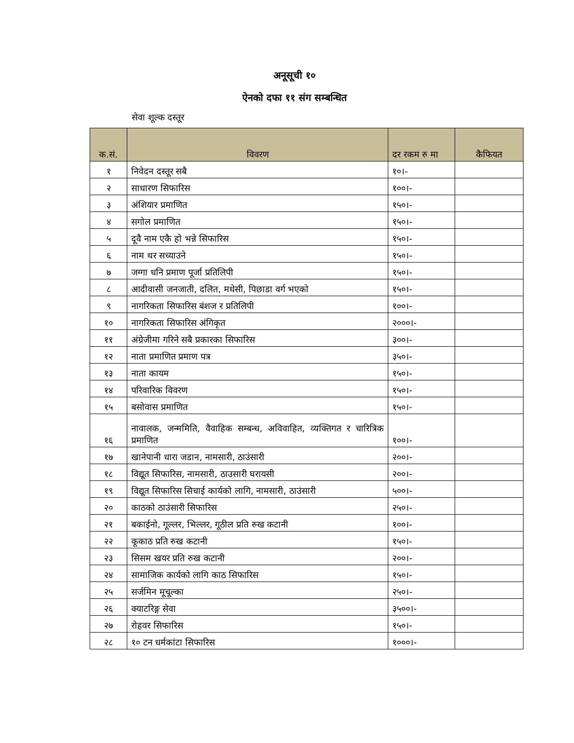अनूसूची १०
ऐनको दफा ११ संग सम्बन्धित
सेवा शूल्क दस्तूर
| क.सं. | विवरण | दर रकम रु मा | कैफियत |
| --- | --- | --- | --- |
| १ | निवेदन दस्तूर सबै | १०।- | |
| २ | साधारण सिफारिस | १००।- | |
| ३ | अंशियार प्रमाणित | १५०।- | |
| ४ | सगोल प्रमाणित | १५०।- | |
| ५ | दूवै नाम एकै हो भन्ने सिफारिस | १५०।- | |
| ६ | नाम थर सच्याउने | १५०।- | |
| ७ | जग्गा धनि प्रमाण पूर्जा प्रतिलिपी | १५०।- | |
| ८ | आदीवासी जनजाती, दलित, मधेसी, पिछाडा वर्ग भएको | १५०।- | |
| ९ | नागरिकता सिफारिस बंशज र प्रतिलिपी | १००।- | |
| १० | नागरिकता सिफारिस अंगिकृत | २०००।- | |
| ११ | अंग्रेजीमा गरिने सबै प्रकारका सिफारिस | ३००।- | |
| १२ | नाता प्रमाणित प्रमाण पत्र | ३५०।- | |
| १३ | नाता कायम | १५०।- | |
| १४ | परिवारिक विवरण | १५०।- | |
| १५ | बसोवास प्रमाणित | १५०।- | |
| १६ | नावालक, जन्ममिति, वैवाहिक सम्बन्ध, अविवाहित, व्यक्तिगत र चारित्रिक प्रमाणित | १००।- | |
| १७ | खानेपानी धारा जडान, नामसारी, ठाउंसारी | २००।- | |
| १८ | विद्यूत सिफारिस, नामसारी, ठाउसारी घरायसी | २००।- | |
| १९ | विद्यूत सिफारिस सिचाई कार्यको लागि, नामसारी, ठाउंसारी | ५००।- | |
| २० | काठको ठाउंसारी सिफारिस | २५०।- | |
| २१ | बकाईनो, गूल्लर, भिल्लर, गूठील प्रति रुख कटानी | १००।- | |
| २२ | कूकाठ प्रति रुख कटानी | १५०।- | |
| २३ | सिसम खयर प्रति रुख कटानी | २००।- | |
| २४ | सामाजिक कार्यको लागि काठ सिफारिस | १५०।- | |
| २५ | सर्जमिन मूचूल्का | २५०।- | |
| २६ | क्याटरिङ्ग सेवा | ३५००।- | |
| २७ | रोहवर सिफारिस | १५०।- | |
| २८ | १० टन धर्मकांटा सिफारिस | १०००।- | |